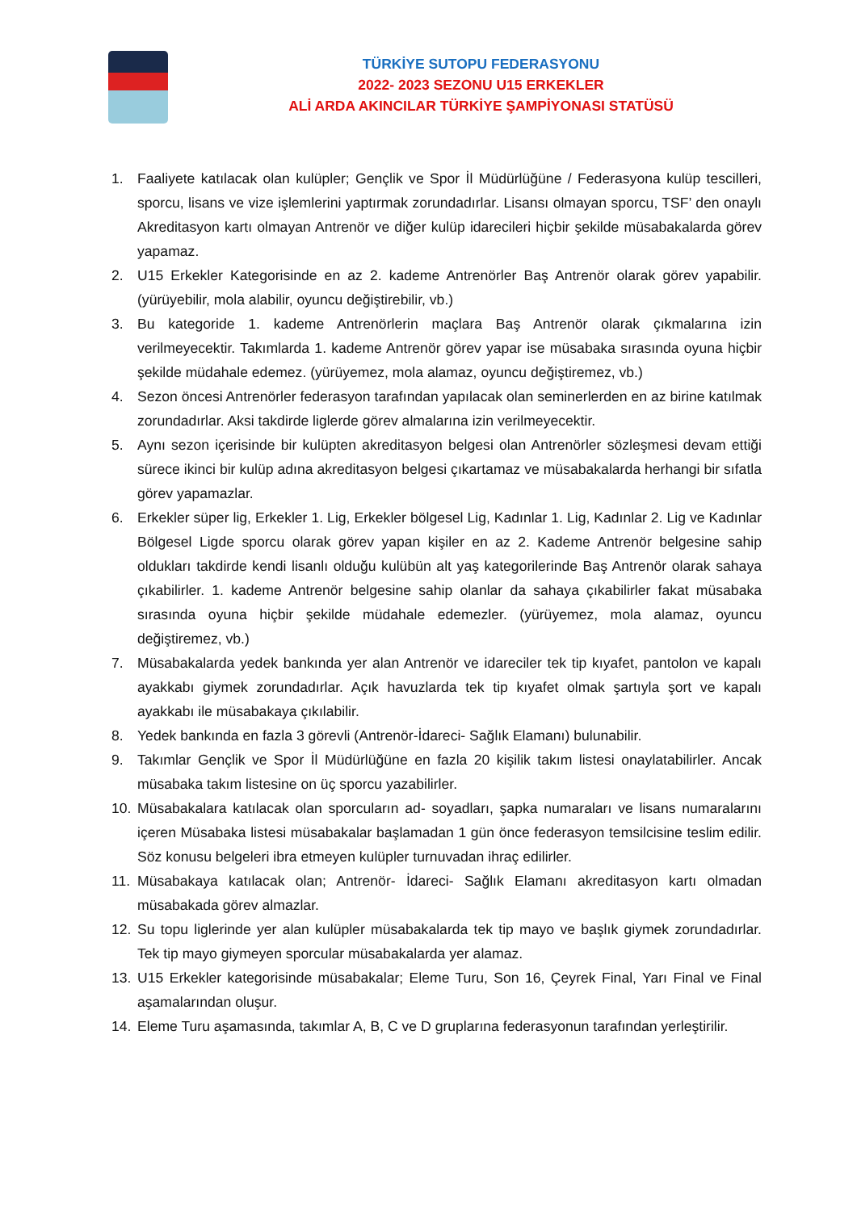TÜRKİYE SUTOPU FEDERASYONU
2022- 2023 SEZONU U15 ERKEKLER
ALİ ARDA AKINCILAR TÜRKİYE ŞAMPİYONASI STATÜSÜ
1. Faaliyete katılacak olan kulüpler; Gençlik ve Spor İl Müdürlüğüne / Federasyona kulüp tescilleri, sporcu, lisans ve vize işlemlerini yaptırmak zorundadırlar. Lisansı olmayan sporcu, TSF’ den onaylı Akreditasyon kartı olmayan Antrenör ve diğer kulüp idarecileri hiçbir şekilde müsabakalarda görev yapamaz.
2. U15 Erkekler Kategorisinde en az 2. kademe Antrenörler Baş Antrenör olarak görev yapabilir. (yürüyebilir, mola alabilir, oyuncu değiştirebilir, vb.)
3. Bu kategoride 1. kademe Antrenörlerin maçlara Baş Antrenör olarak çıkmalarına izin verilmeyecektir. Takımlarda 1. kademe Antrenör görev yapar ise müsabaka sırasında oyuna hiçbir şekilde müdahale edemez. (yürüyemez, mola alamaz, oyuncu değiştiremez, vb.)
4. Sezon öncesi Antrenörler federasyon tarafından yapılacak olan seminerlerden en az birine katılmak zorundadırlar. Aksi takdirde liglerde görev almalarına izin verilmeyecektir.
5. Aynı sezon içerisinde bir kulüpten akreditasyon belgesi olan Antrenörler sözleşmesi devam ettiği sürece ikinci bir kulüp adına akreditasyon belgesi çıkartamaz ve müsabakalarda herhangi bir sıfatla görev yapamazlar.
6. Erkekler süper lig, Erkekler 1. Lig, Erkekler bölgesel Lig, Kadınlar 1. Lig, Kadınlar 2. Lig ve Kadınlar Bölgesel Ligde sporcu olarak görev yapan kişiler en az 2. Kademe Antrenör belgesine sahip oldukları takdirde kendi lisanlı olduğu kulübün alt yaş kategorilerinde Baş Antrenör olarak sahaya çıkabilirler. 1. kademe Antrenör belgesine sahip olanlar da sahaya çıkabilirler fakat müsabaka sırasında oyuna hiçbir şekilde müdahale edemezler. (yürüyemez, mola alamaz, oyuncu değiştiremez, vb.)
7. Müsabakalarda yedek bankında yer alan Antrenör ve idareciler tek tip kıyafet, pantolon ve kapalı ayakkabı giymek zorundadırlar. Açık havuzlarda tek tip kıyafet olmak şartıyla şort ve kapalı ayakkabı ile müsabakaya çıkılabilir.
8. Yedek bankında en fazla 3 görevli (Antrenör-İdareci- Sağlık Elamanı) bulunabilir.
9. Takımlar Gençlik ve Spor İl Müdürlüğüne en fazla 20 kişilik takım listesi onaylatabilirler. Ancak müsabaka takım listesine on üç sporcu yazabilirler.
10. Müsabakalara katılacak olan sporcuların ad- soyadları, şapka numaraları ve lisans numaralarını içeren Müsabaka listesi müsabakalar başlamadan 1 gün önce federasyon temsilcisine teslim edilir. Söz konusu belgeleri ibra etmeyen kulüpler turnuvadan ihraç edilirler.
11. Müsabakaya katılacak olan; Antrenör- İdareci- Sağlık Elamanı akreditasyon kartı olmadan müsabakada görev almazlar.
12. Su topu liglerinde yer alan kulüpler müsabakalarda tek tip mayo ve başlık giymek zorundadırlar. Tek tip mayo giymeyen sporcular müsabakalarda yer alamaz.
13. U15 Erkekler kategorisinde müsabakalar; Eleme Turu, Son 16, Çeyrek Final, Yarı Final ve Final aşamalarından oluşur.
14. Eleme Turu aşamasında, takımlar A, B, C ve D gruplarına federasyonun tarafından yerleştirilir.